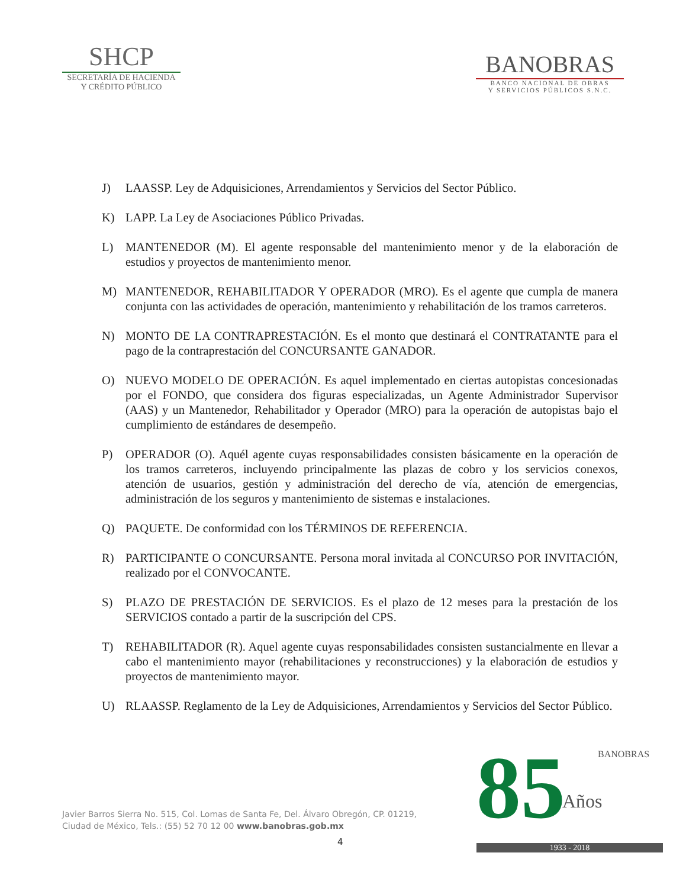SHCP
SECRETARÍA DE HACIENDA
Y CRÉDITO PÚBLICO
BANOBRAS
BANCO NACIONAL DE OBRAS
Y SERVICIOS PÚBLICOS S.N.C.
J) LAASSP. Ley de Adquisiciones, Arrendamientos y Servicios del Sector Público.
K) LAPP. La Ley de Asociaciones Público Privadas.
L) MANTENEDOR (M). El agente responsable del mantenimiento menor y de la elaboración de estudios y proyectos de mantenimiento menor.
M) MANTENEDOR, REHABILITADOR Y OPERADOR (MRO). Es el agente que cumpla de manera conjunta con las actividades de operación, mantenimiento y rehabilitación de los tramos carreteros.
N) MONTO DE LA CONTRAPRESTACIÓN. Es el monto que destinará el CONTRATANTE para el pago de la contraprestación del CONCURSANTE GANADOR.
O) NUEVO MODELO DE OPERACIÓN. Es aquel implementado en ciertas autopistas concesionadas por el FONDO, que considera dos figuras especializadas, un Agente Administrador Supervisor (AAS) y un Mantenedor, Rehabilitador y Operador (MRO) para la operación de autopistas bajo el cumplimiento de estándares de desempeño.
P) OPERADOR (O). Aquél agente cuyas responsabilidades consisten básicamente en la operación de los tramos carreteros, incluyendo principalmente las plazas de cobro y los servicios conexos, atención de usuarios, gestión y administración del derecho de vía, atención de emergencias, administración de los seguros y mantenimiento de sistemas e instalaciones.
Q) PAQUETE. De conformidad con los TÉRMINOS DE REFERENCIA.
R) PARTICIPANTE O CONCURSANTE. Persona moral invitada al CONCURSO POR INVITACIÓN, realizado por el CONVOCANTE.
S) PLAZO DE PRESTACIÓN DE SERVICIOS. Es el plazo de 12 meses para la prestación de los SERVICIOS contado a partir de la suscripción del CPS.
T) REHABILITADOR (R). Aquel agente cuyas responsabilidades consisten sustancialmente en llevar a cabo el mantenimiento mayor (rehabilitaciones y reconstrucciones) y la elaboración de estudios y proyectos de mantenimiento mayor.
U) RLAASSP. Reglamento de la Ley de Adquisiciones, Arrendamientos y Servicios del Sector Público.
Javier Barros Sierra No. 515, Col. Lomas de Santa Fe, Del. Álvaro Obregón, CP. 01219,
Ciudad de México, Tels.: (55) 52 70 12 00 www.banobras.gob.mx
4
85
BANOBRAS
Años
1933 - 2018